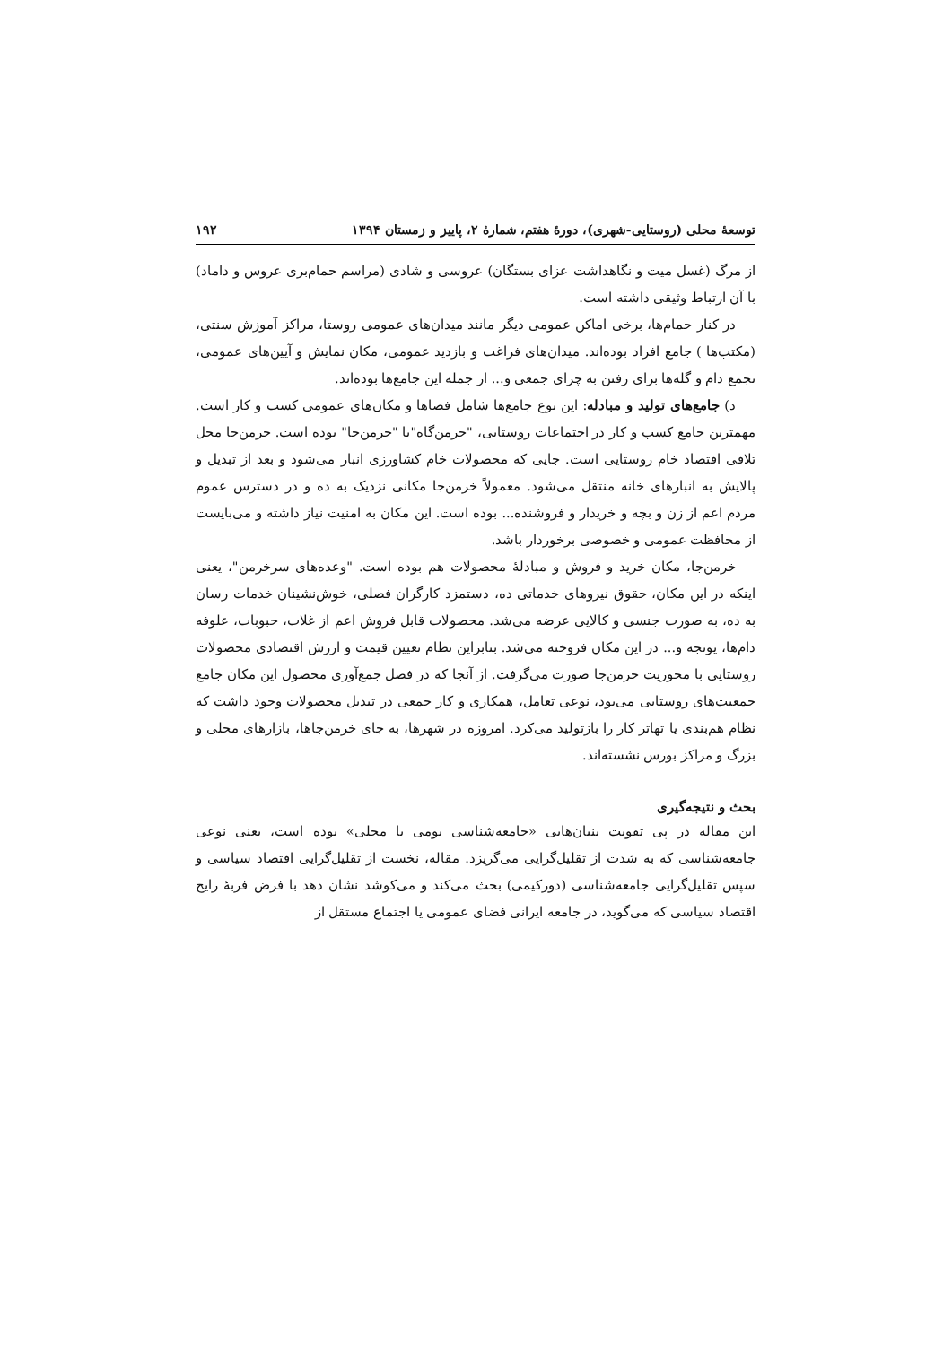توسعهٔ محلی (روستایی-شهری)، دورهٔ هفتم، شمارهٔ ۲، پاییز و زمستان ۱۳۹۴ ۱۹۲
از مرگ (غسل میت و نگاهداشت عزای بستگان) عروسی و شادی (مراسم حمام‌بری عروس و داماد) با آن ارتباط وثیقی داشته است.
در کنار حمام‌ها، برخی اماکن عمومی دیگر مانند میدان‌های عمومی روستا، مراکز آموزش سنتی، (مکتب‌ها ) جامع افراد بوده‌اند. میدان‌های فراغت و بازدید عمومی، مکان نمایش و آیین‌های عمومی، تجمع دام و گله‌ها برای رفتن به چرای جمعی و... از جمله این جامع‌ها بوده‌اند.
د) جامع‌های تولید و مبادله: این نوع جامع‌ها شامل فضاها و مکان‌های عمومی کسب و کار است. مهمترین جامع کسب و کار در اجتماعات روستایی، "خرمن‌گاه"یا "خرمن‌جا" بوده است. خرمن‌جا محل تلاقی اقتصاد خام روستایی است. جایی که محصولات خام کشاورزی انبار می‌شود و بعد از تبدیل و پالایش به انبارهای خانه منتقل می‌شود. معمولاً خرمن‌جا مکانی نزدیک به ده و در دسترس عموم مردم اعم از زن و بچه و خریدار و فروشنده... بوده است. این مکان به امنیت نیاز داشته و می‌بایست از محافظت عمومی و خصوصی برخوردار باشد.
خرمن‌جا، مکان خرید و فروش و مبادلهٔ محصولات هم بوده است. "وعده‌های سرخرمن"، یعنی اینکه در این مکان، حقوق نیروهای خدماتی ده، دستمزد کارگران فصلی، خوش‌نشینان خدمات رسان به ده، به صورت جنسی و کالایی عرضه می‌شد. محصولات قابل فروش اعم از غلات، حبوبات، علوفه دام‌ها، یونجه و... در این مکان فروخته می‌شد. بنابراین نظام تعیین قیمت و ارزش اقتصادی محصولات روستایی با محوریت خرمن‌جا صورت می‌گرفت. از آنجا که در فصل جمع‌آوری محصول این مکان جامع جمعیت‌های روستایی می‌بود، نوعی تعامل، همکاری و کار جمعی در تبدیل محصولات وجود داشت که نظام هم‌بندی یا تهاتر کار را بازتولید می‌کرد. امروزه در شهرها، به جای خرمن‌جاها، بازارهای محلی و بزرگ و مراکز بورس نشسته‌اند.
بحث و نتیجه‌گیری
این مقاله در پی تقویت بنیان‌هایی «جامعه‌شناسی بومی یا محلی» بوده است، یعنی نوعی جامعه‌شناسی که به شدت از تقلیل‌گرایی می‌گریزد. مقاله، نخست از تقلیل‌گرایی اقتصاد سیاسی و سپس تقلیل‌گرایی جامعه‌شناسی (دورکیمی) بحث می‌کند و می‌کوشد نشان دهد با فرض فربهٔ رایج اقتصاد سیاسی که می‌گوید، در جامعه ایرانی فضای عمومی یا اجتماع مستقل از